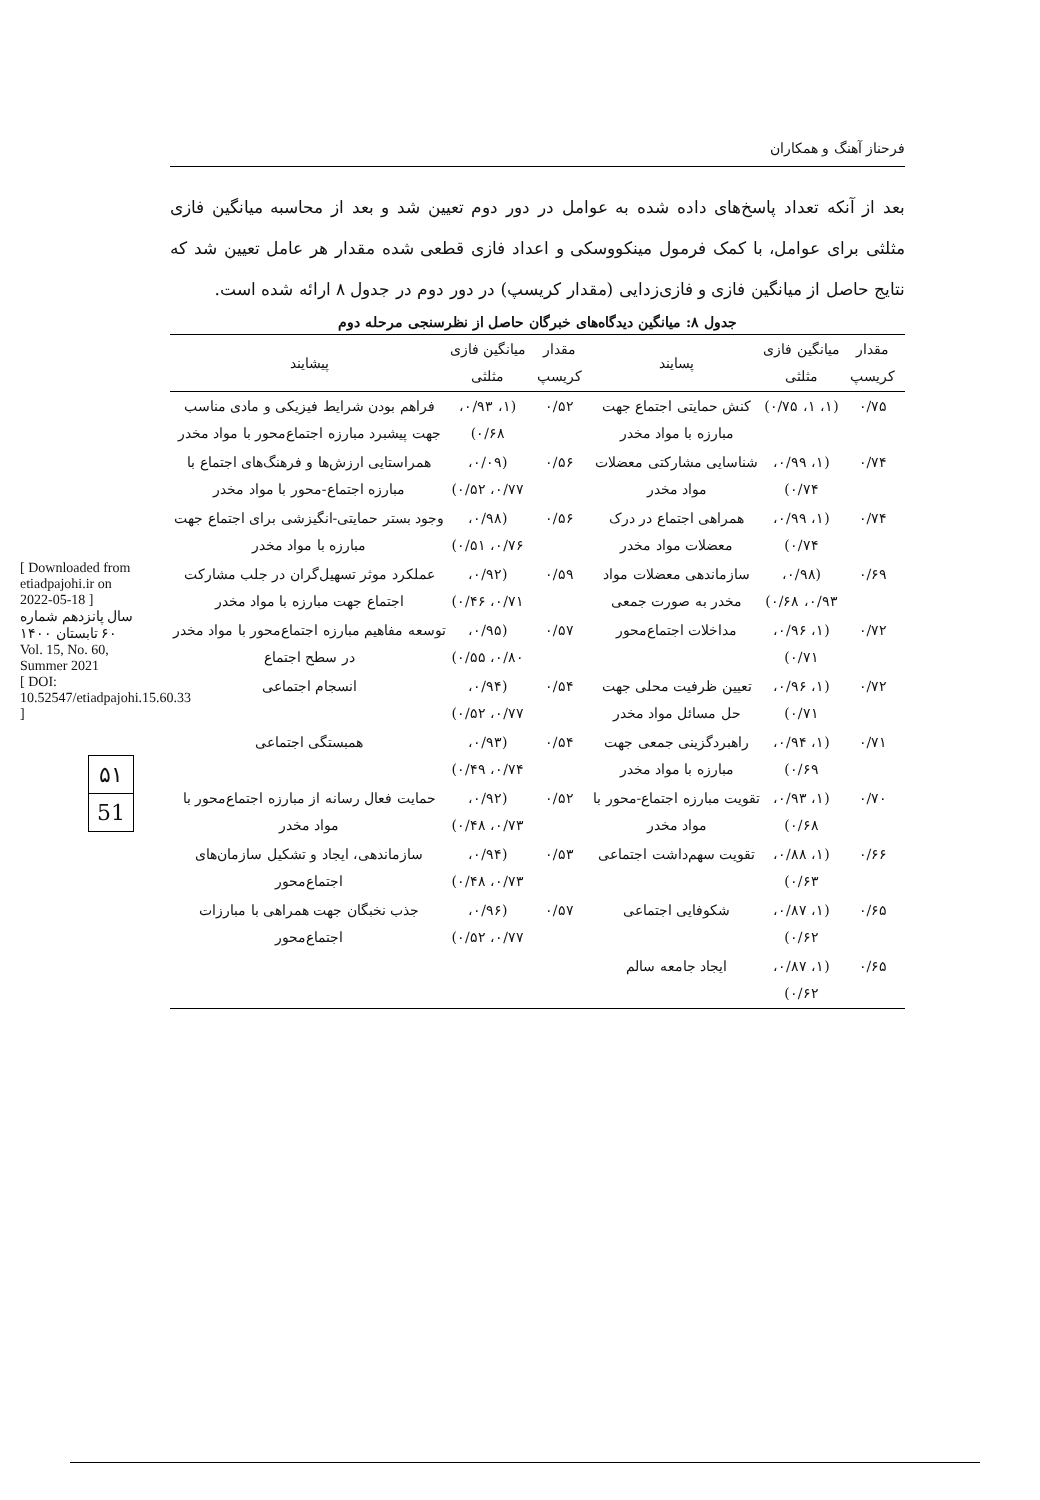فرحناز آهنگ و همکاران
بعد از آنکه تعداد پاسخ‌های داده شده به عوامل در دور دوم تعیین شد و بعد از محاسبه میانگین فازی مثلثی برای عوامل، با کمک فرمول مینکووسکی و اعداد فازی قطعی شده مقدار هر عامل تعیین شد که نتایج حاصل از میانگین فازی و فازی‌زدایی (مقدار کریسپ) در دور دوم در جدول ۸ ارائه شده است.
جدول ۸: میانگین دیدگاه‌های خبرگان حاصل از نظرسنجی مرحله دوم
| مقدار کریسپ | میانگین فازی مثلثی | پسایند | مقدار کریسپ | میانگین فازی مثلثی | پیشایند |
| --- | --- | --- | --- | --- | --- |
| ۰/۷۵ | (۱، ۱، ۰/۷۵) | کنش حمایتی اجتماع جهت مبارزه با مواد مخدر | ۰/۵۲ | (۱، ۰/۹۳، ۰/۶۸) | فراهم بودن شرایط فیزیکی و مادی مناسب جهت پیشبرد مبارزه اجتماع‌محور با مواد مخدر |
| ۰/۷۴ | (۱، ۰/۹۹، ۰/۷۴) | شناسایی مشارکتی معضلات مواد مخدر | ۰/۵۶ | (۰/۰۹، ۰/۷۷، ۰/۵۲) | همراستایی ارزش‌ها و فرهنگ‌های اجتماع با مبارزه اجتماع-محور با مواد مخدر |
| ۰/۷۴ | (۱، ۰/۹۹، ۰/۷۴) | همراهی اجتماع در درک معضلات مواد مخدر | ۰/۵۶ | (۰/۹۸، ۰/۷۶، ۰/۵۱) | وجود بستر حمایتی-انگیزشی برای اجتماع جهت مبارزه با مواد مخدر |
| ۰/۶۹ | (۰/۹۸، ۰/۹۳، ۰/۶۸) | سازماندهی معضلات مواد مخدر به صورت جمعی | ۰/۵۹ | (۰/۹۲، ۰/۷۱، ۰/۴۶) | عملکرد موثر تسهیل‌گران در جلب مشارکت اجتماع جهت مبارزه با مواد مخدر |
| ۰/۷۲ | (۱، ۰/۹۶، ۰/۷۱) | مداخلات اجتماع‌محور | ۰/۵۷ | (۰/۹۵، ۰/۸۰، ۰/۵۵) | توسعه مفاهیم مبارزه اجتماع‌محور با مواد مخدر در سطح اجتماع |
| ۰/۷۲ | (۱، ۰/۹۶، ۰/۷۱) | تعیین ظرفیت محلی جهت حل مسائل مواد مخدر | ۰/۵۴ | (۰/۹۴، ۰/۷۷، ۰/۵۲) | انسجام اجتماعی |
| ۰/۷۱ | (۱، ۰/۹۴، ۰/۶۹) | راهبردگزینی جمعی جهت مبارزه با مواد مخدر | ۰/۵۴ | (۰/۹۳، ۰/۷۴، ۰/۴۹) | همبستگی اجتماعی |
| ۰/۷۰ | (۱، ۰/۹۳، ۰/۶۸) | تقویت مبارزه اجتماع-محور با مواد مخدر | ۰/۵۲ | (۰/۹۲، ۰/۷۳، ۰/۴۸) | حمایت فعال رسانه از مبارزه اجتماع‌محور با مواد مخدر |
| ۰/۶۶ | (۱، ۰/۸۸، ۰/۶۳) | تقویت سهم‌داشت اجتماعی | ۰/۵۳ | (۰/۹۴، ۰/۷۳، ۰/۴۸) | سازماندهی، ایجاد و تشکیل سازمان‌های اجتماع‌محور |
| ۰/۶۵ | (۱، ۰/۸۷، ۰/۶۲) | شکوفایی اجتماعی | ۰/۵۷ | (۰/۹۶، ۰/۷۷، ۰/۵۲) | جذب نخبگان جهت همراهی با مبارزات اجتماع‌محور |
| ۰/۶۵ | (۱، ۰/۸۷، ۰/۶۲) | ایجاد جامعه سالم | | | |
۵۱
51
[ Downloaded from etiadpajohi.ir on 2022-05-18 ]
سال پانزدهم شماره ۶۰ تابستان ۱۴۰۰ Vol. 15, No. 60, Summer 2021
[ DOI: 10.52547/etiadpajohi.15.60.33 ]